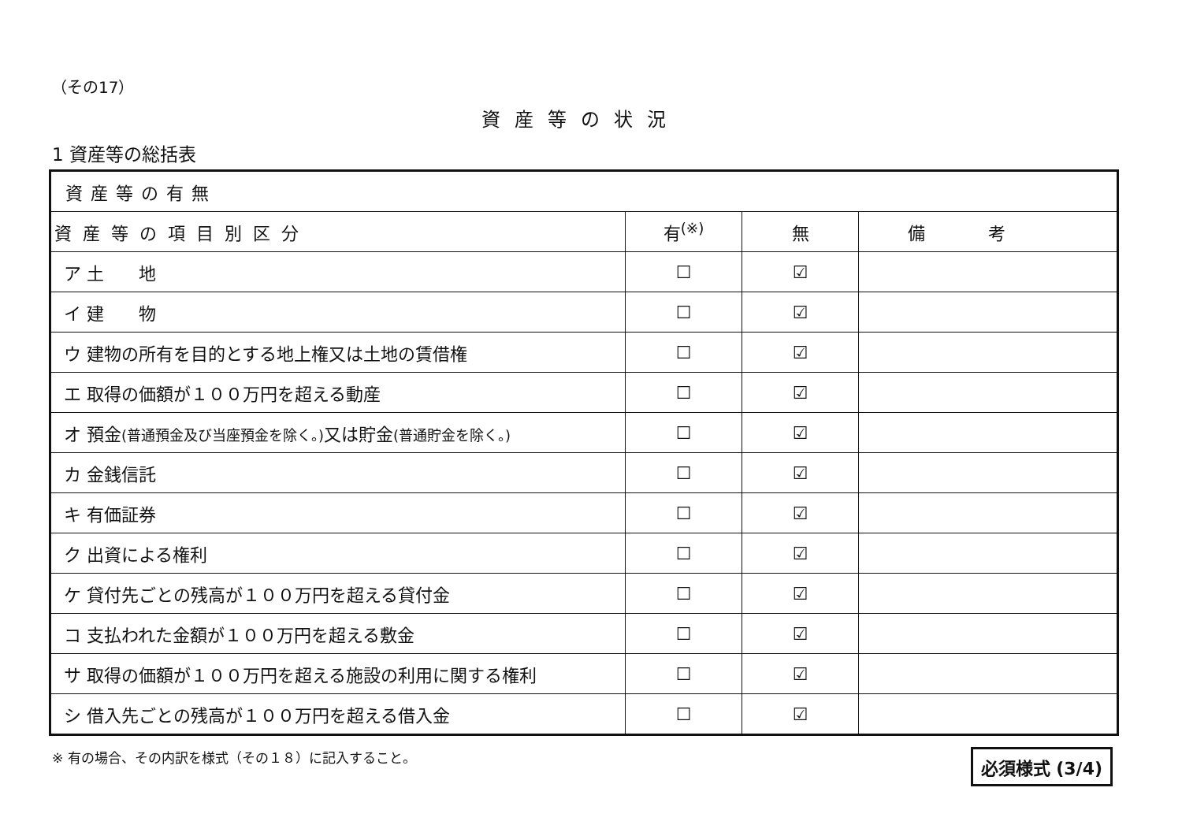（その17）
資産等の状況
1 資産等の総括表
| 資産等の有無 | | | |
| --- | --- | --- | --- |
| 資産等の項目別区分 | 有<sup>(※)</sup> | 無 | 備考 |
| ア 土 地 | ☐ | ☑ | |
| イ 建 物 | ☐ | ☑ | |
| ウ 建物の所有を目的とする地上権又は土地の賃借権 | ☐ | ☑ | |
| エ 取得の価額が１００万円を超える動産 | ☐ | ☑ | |
| オ 預金 (普通預金及び当座預金を除く。) 又は貯金 (普通貯金を除く。) | ☐ | ☑ | |
| カ 金銭信託 | ☐ | ☑ | |
| キ 有価証券 | ☐ | ☑ | |
| ク 出資による権利 | ☐ | ☑ | |
| ケ 貸付先ごとの残高が１００万円を超える貸付金 | ☐ | ☑ | |
| コ 支払われた金額が１００万円を超える敷金 | ☐ | ☑ | |
| サ 取得の価額が１００万円を超える施設の利用に関する権利 | ☐ | ☑ | |
| シ 借入先ごとの残高が１００万円を超える借入金 | ☐ | ☑ | |
※ 有の場合、その内訳を様式（その１８）に記入すること。
必須様式 (3/4)